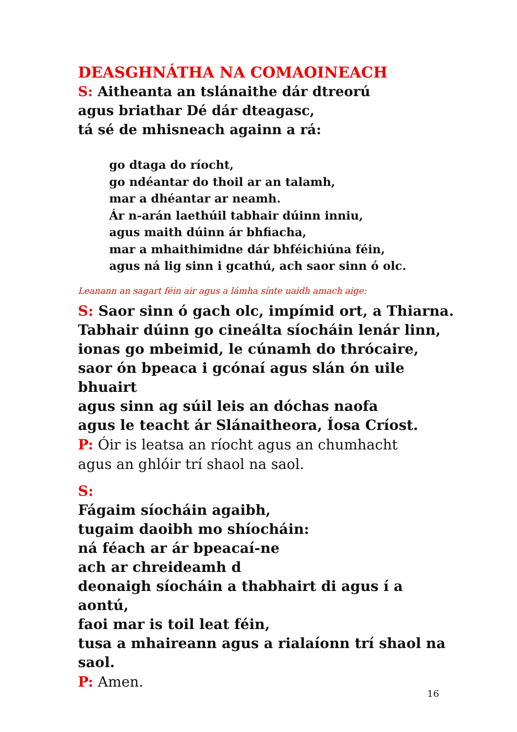DEASGHNÁTHA NA COMAOINEACH
S: Aitheanta an tslánaithe dár dtreorú
agus briathar Dé dár dteagasc,
tá sé de mhisneach againn a rá:
go dtaga do ríocht,
go ndéantar do thoil ar an talamh,
mar a dhéantar ar neamh.
Ár n-arán laethúil tabhair dúinn inniu,
agus maith dúinn ár bhfiacha,
mar a mhaithimidne dár bhféichiúna féin,
agus ná lig sinn i gcathú, ach saor sinn ó olc.
Leanann an sagart féin air agus a lámha sínte uaidh amach aige:
S: Saor sinn ó gach olc, impímid ort, a Thiarna.
Tabhair dúinn go cineálta síocháin lenár linn,
ionas go mbeimid, le cúnamh do thrócaire,
saor ón bpeaca i gcónaí agus slán ón uile bhuairt
agus sinn ag súil leis an dóchas naofa
agus le teacht ár Slánaitheora, Íosa Críost.
P: Óir is leatsa an ríocht agus an chumhacht
agus an ghlóir trí shaol na saol.
S:
Fágaim síocháin agaibh,
tugaim daoibh mo shíocháin:
ná féach ar ár bpeacaí-ne
ach ar chreideamh d
deonaigh síocháin a thabhairt di agus í a aontú,
faoi mar is toil leat féin,
tusa a mhaireann agus a rialaíonn trí shaol na saol.
P: Amen.
16